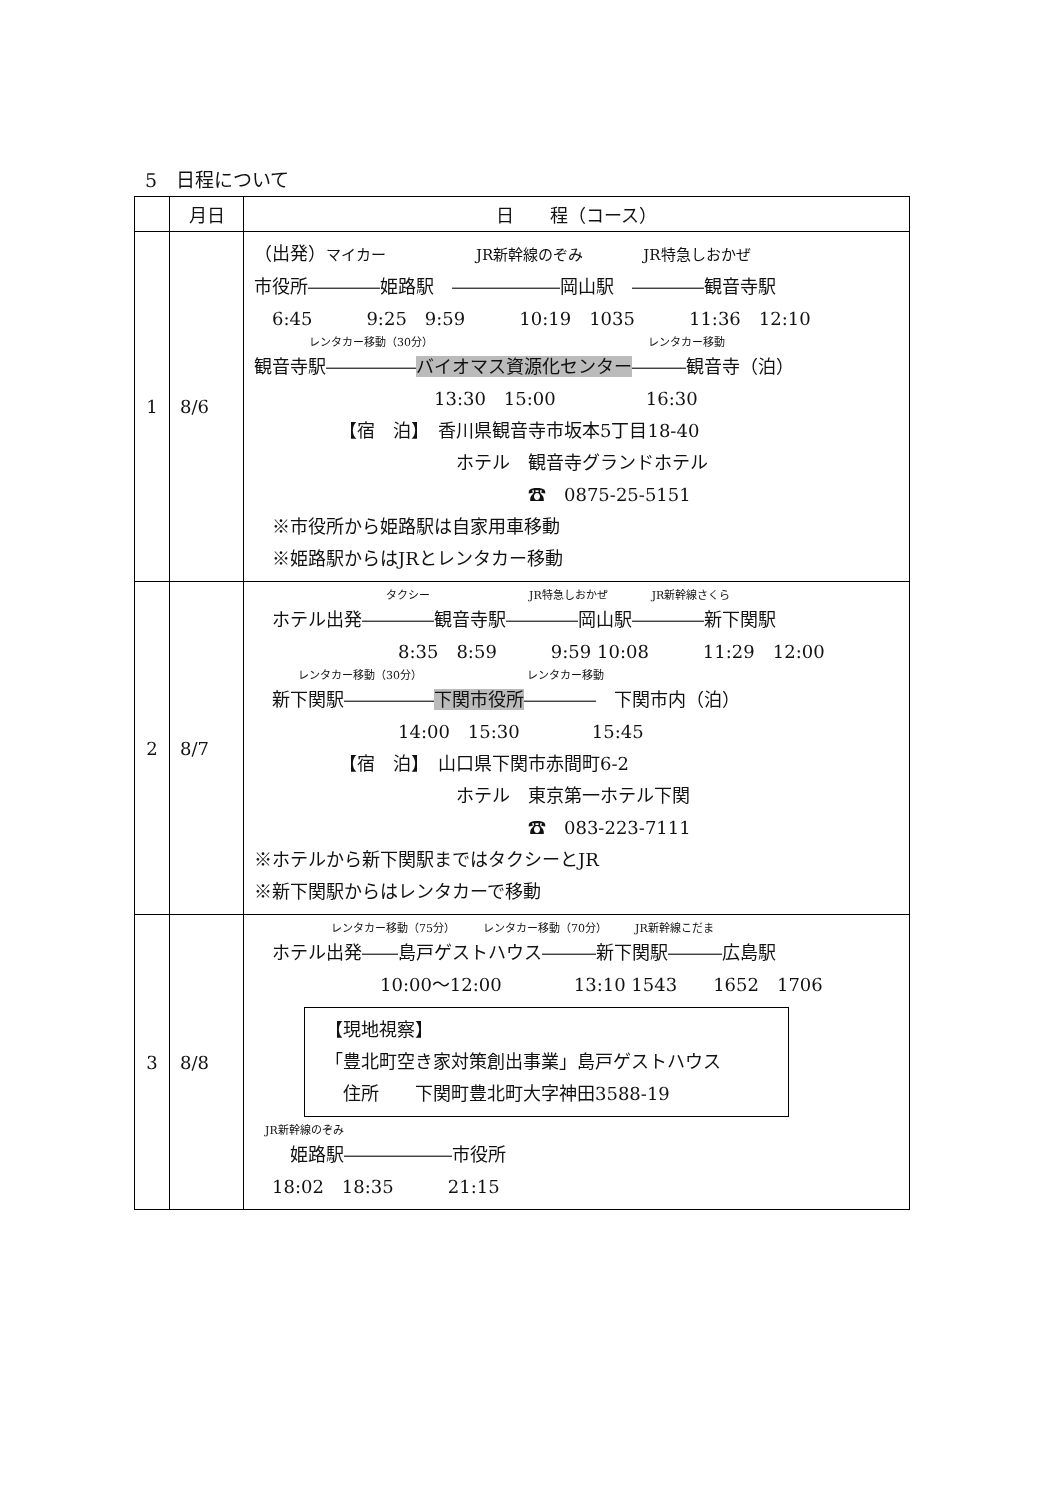5　日程について
| | 月日 | 日 程（コース） |
| --- | --- | --- |
| 1 | 8/6 | （出発） マイカー JR新幹線のぞみ JR特急しおかぜ 市役所――――姫路駅 ――――――岡山駅 ――――観音寺駅 6:45 9:25 9:59 10:19 1035 11:36 12:10 レンタカー移動（30分） レンタカー移動 観音寺駅――――― バイオマス資源化センター ―――観音寺（泊） 13:30 15:00 16:30 【宿 泊】 香川県観音寺市坂本5丁目18-40 ホテル 観音寺グランドホテル ☎ 0875-25-5151 ※市役所から姫路駅は自家用車移動 ※姫路駅からはJRとレンタカー移動 |
| 2 | 8/7 | タクシー JR特急しおかぜ JR新幹線さくら ホテル出発――――観音寺駅――――岡山駅――――新下関駅 8:35 8:59 9:59 10:08 11:29 12:00 レンタカー移動（30分） レンタカー移動 新下関駅――――― 下関市役所 ―――― 下関市内（泊） 14:00 15:30 15:45 【宿 泊】 山口県下関市赤間町6-2 ホテル 東京第一ホテル下関 ☎ 083-223-7111 ※ホテルから新下関駅まではタクシーとJR ※新下関駅からはレンタカーで移動 |
| 3 | 8/8 | レンタカー移動（75分） レンタカー移動（70分） JR新幹線こだま ホテル出発――島戸ゲストハウス―――新下関駅―――広島駅 10:00～12:00 13:10 1543 1652 1706 【現地視察】 「豊北町空き家対策創出事業」島戸ゲストハウス 住所 下関町豊北町大字神田3588-19 JR新幹線のぞみ 姫路駅――――――市役所 18:02 18:35 21:15 |